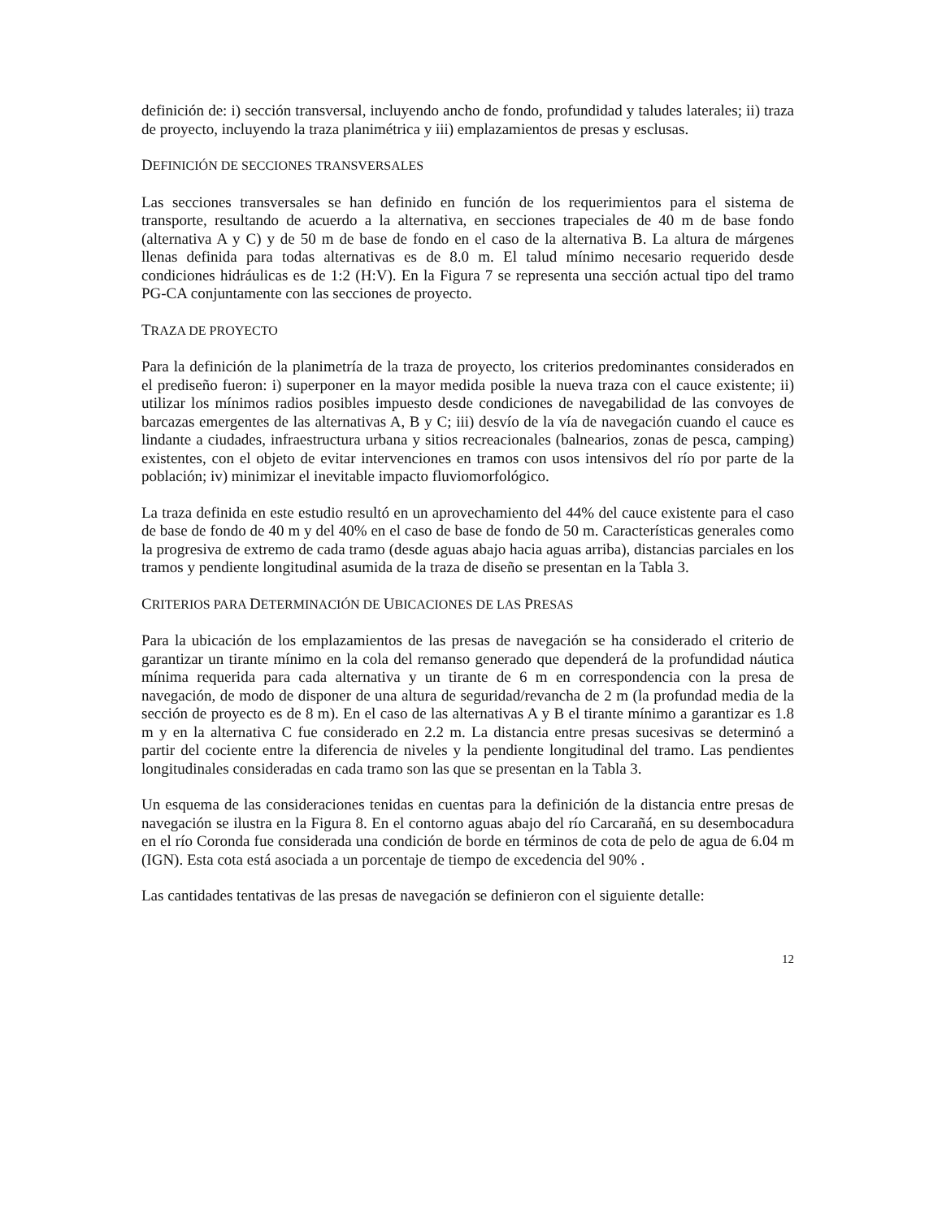definición de: i) sección transversal, incluyendo ancho de fondo, profundidad y taludes laterales; ii) traza de proyecto, incluyendo la traza planimétrica y iii) emplazamientos de presas y esclusas.
DEFINICIÓN DE SECCIONES TRANSVERSALES
Las secciones transversales se han definido en función de los requerimientos para el sistema de transporte, resultando de acuerdo a la alternativa, en secciones trapeciales de 40 m de base fondo (alternativa A y C) y de 50 m de base de fondo en el caso de la alternativa B. La altura de márgenes llenas definida para todas alternativas es de 8.0 m. El talud mínimo necesario requerido desde condiciones hidráulicas es de 1:2 (H:V). En la Figura 7 se representa una sección actual tipo del tramo PG-CA conjuntamente con las secciones de proyecto.
TRAZA DE PROYECTO
Para la definición de la planimetría de la traza de proyecto, los criterios predominantes considerados en el prediseño fueron: i) superponer en la mayor medida posible la nueva traza con el cauce existente; ii) utilizar los mínimos radios posibles impuesto desde condiciones de navegabilidad de las convoyes de barcazas emergentes de las alternativas A, B y C; iii) desvío de la vía de navegación cuando el cauce es lindante a ciudades, infraestructura urbana y sitios recreacionales (balnearios, zonas de pesca, camping) existentes, con el objeto de evitar intervenciones en tramos con usos intensivos del río por parte de la población; iv) minimizar el inevitable impacto fluviomorfológico.
La traza definida en este estudio resultó en un aprovechamiento del 44% del cauce existente para el caso de base de fondo de 40 m y del 40% en el caso de base de fondo de 50 m. Características generales como la progresiva de extremo de cada tramo (desde aguas abajo hacia aguas arriba), distancias parciales en los tramos y pendiente longitudinal asumida de la traza de diseño se presentan en la Tabla 3.
CRITERIOS PARA DETERMINACIÓN DE UBICACIONES DE LAS PRESAS
Para la ubicación de los emplazamientos de las presas de navegación se ha considerado el criterio de garantizar un tirante mínimo en la cola del remanso generado que dependerá de la profundidad náutica mínima requerida para cada alternativa y un tirante de 6 m en correspondencia con la presa de navegación, de modo de disponer de una altura de seguridad/revancha de 2 m (la profundad media de la sección de proyecto es de 8 m). En el caso de las alternativas A y B el tirante mínimo a garantizar es 1.8 m y en la alternativa C fue considerado en 2.2 m. La distancia entre presas sucesivas se determinó a partir del cociente entre la diferencia de niveles y la pendiente longitudinal del tramo. Las pendientes longitudinales consideradas en cada tramo son las que se presentan en la Tabla 3.
Un esquema de las consideraciones tenidas en cuentas para la definición de la distancia entre presas de navegación se ilustra en la Figura 8. En el contorno aguas abajo del río Carcarañá, en su desembocadura en el río Coronda fue considerada una condición de borde en términos de cota de pelo de agua de 6.04 m (IGN). Esta cota está asociada a un porcentaje de tiempo de excedencia del 90% .
Las cantidades tentativas de las presas de navegación se definieron con el siguiente detalle:
12